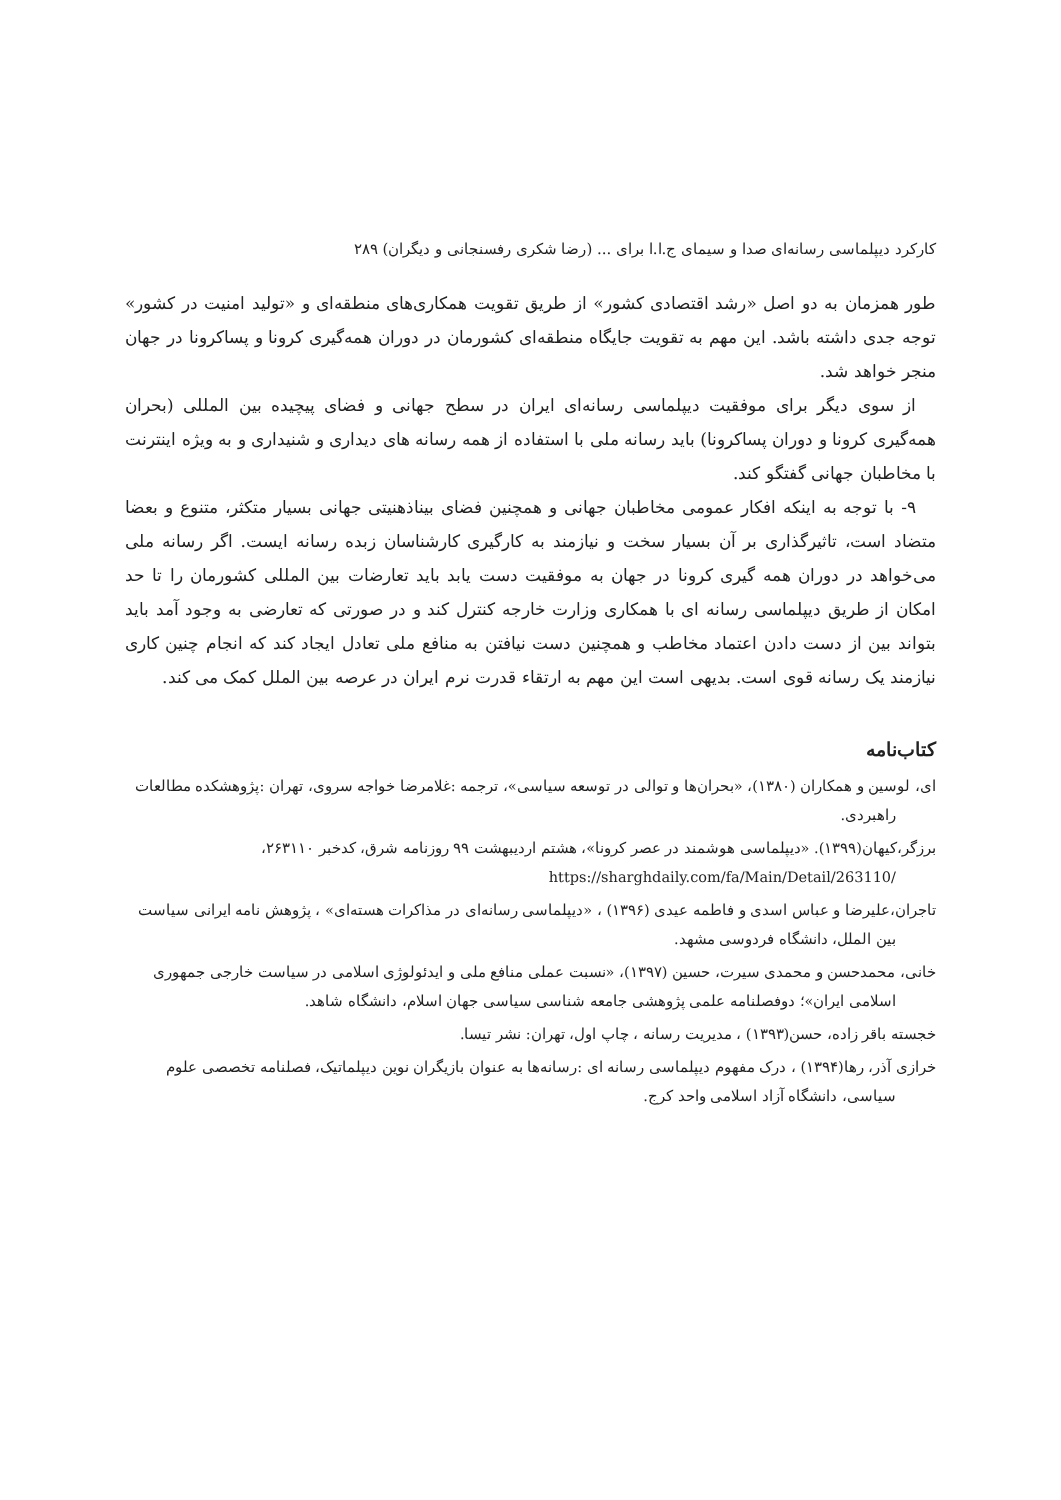کارکرد دیپلماسی رسانه‌ای صدا و سیمای ج.ا.ا برای ... (رضا شکری رفسنجانی و دیگران) ۲۸۹
طور همزمان به دو اصل «رشد اقتصادی کشور» از طریق تقویت همکاری‌های منطقه‌ای و «تولید امنیت در کشور» توجه جدی داشته باشد. این مهم به تقویت جایگاه منطقه‌ای کشورمان در دوران همه‌گیری کرونا و پساکرونا در جهان منجر خواهد شد.
از سوی دیگر برای موفقیت دیپلماسی رسانه‌ای ایران در سطح جهانی و فضای پیچیده بین المللی (بحران همه‌گیری کرونا و دوران پساکرونا) باید رسانه ملی با استفاده از همه رسانه های دیداری و شنیداری و به ویژه اینترنت با مخاطبان جهانی گفتگو کند.
۹- با توجه به اینکه افکار عمومی مخاطبان جهانی و همچنین فضای بیناذهنیتی جهانی بسیار متکثر، متنوع و بعضا متضاد است، تاثیرگذاری بر آن بسیار سخت و نیازمند به کارگیری کارشناسان زبده رسانه ایست. اگر رسانه ملی می‌خواهد در دوران همه گیری کرونا در جهان به موفقیت دست یابد باید تعارضات بین المللی کشورمان را تا حد امکان از طریق دیپلماسی رسانه ای با همکاری وزارت خارجه کنترل کند و در صورتی که تعارضی به وجود آمد باید بتواند بین از دست دادن اعتماد مخاطب و همچنین دست نیافتن به منافع ملی تعادل ایجاد کند که انجام چنین کاری نیازمند یک رسانه قوی است. بدیهی است این مهم به ارتقاء قدرت نرم ایران در عرصه بین الملل کمک می کند.
کتاب‌نامه
ای، لوسین و همکاران (۱۳۸۰)، «بحران‌ها و توالی در توسعه سیاسی»، ترجمه :غلامرضا خواجه سروی، تهران :پژوهشکده مطالعات راهبردی.
برزگر،کیهان(۱۳۹۹). «دیپلماسی هوشمند در عصر کرونا»، هشتم اردیبهشت ۹۹ روزنامه شرق، کدخبر ۲۶۳۱۱۰، https://sharghdaily.com/fa/Main/Detail/263110/
تاجران،علیرضا و عباس اسدی و فاطمه عیدی (۱۳۹۶) ، «دیپلماسی رسانه‌ای در مذاکرات هسته‌ای» ، پژوهش نامه ایرانی سیاست بین الملل، دانشگاه فردوسی مشهد.
خانی، محمدحسن و محمدی سیرت، حسین (۱۳۹۷)، «نسبت عملی منافع ملی و ایدئولوژی اسلامی در سیاست خارجی جمهوری اسلامی ایران»؛ دوفصلنامه علمی پژوهشی جامعه شناسی سیاسی جهان اسلام، دانشگاه شاهد.
خجسته باقر زاده، حسن(۱۳۹۳) ، مدیریت رسانه ، چاپ اول، تهران: نشر تیسا.
خرازی آذر، رها(۱۳۹۴) ، درک مفهوم دیپلماسی رسانه ای :رسانه‌ها به عنوان بازیگران نوین دیپلماتیک، فصلنامه تخصصی علوم سیاسی، دانشگاه آزاد اسلامی واحد کرج.